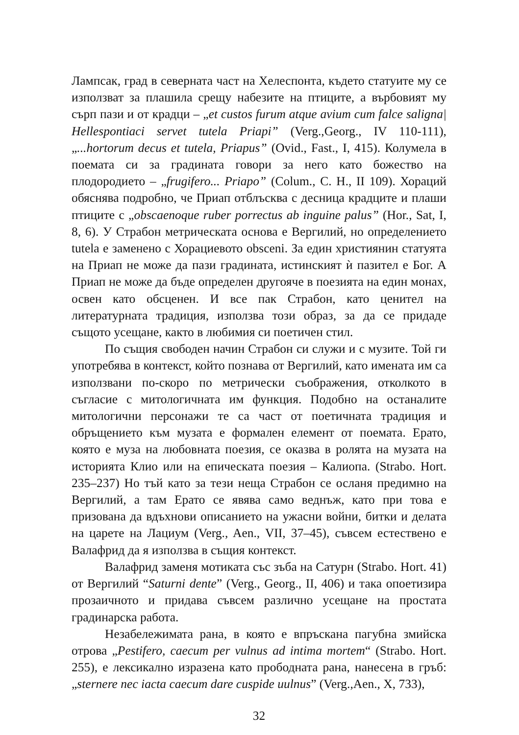Лампсак, град в северната част на Хелеспонта, където статуите му се използват за плашила срещу набезите на птиците, а върбовият му сърп пази и от крадци – „et custos furum atque avium cum falce saligna| Hellespontiaci servet tutela Priapi” (Verg.,Georg., IV 110-111), „...hortorum decus et tutela, Priapus” (Ovid., Fast., I, 415). Колумела в поемата си за градината говори за него като божество на плодородието – „frugifero... Priapo” (Colum., C. H., II 109). Хораций обяснява подробно, че Приап отблъсква с десница крадците и плаши птиците с „obscaenoque ruber porrectus ab inguine palus” (Hor., Sat, I, 8, 6). У Страбон метрическата основа е Вергилий, но определението tutela е заменено с Хорациевото obsceni. За един християнин статуята на Приап не може да пази градината, истинският ѝ пазител е Бог. А Приап не може да бъде определен другояче в поезията на един монах, освен като обсценен. И все пак Страбон, като ценител на литературната традиция, използва този образ, за да се придаде същото усещане, както в любимия си поетичен стил.
По същия свободен начин Страбон си служи и с музите. Той ги употребява в контекст, който познава от Вергилий, като имената им са използвани по-скоро по метрически съображения, отколкото в съгласие с митологичната им функция. Подобно на останалите митологични персонажи те са част от поетичната традиция и обръщението към музата е формален елемент от поемата. Ерато, която е муза на любовната поезия, се оказва в ролята на музата на историята Клио или на епическата поезия – Калиопа. (Strabo. Hort. 235–237) Но тъй като за тези неща Страбон се осланя предимно на Вергилий, а там Ерато се явява само веднъж, като при това е призована да вдъхнови описанието на ужасни войни, битки и делата на царете на Лациум (Verg., Aen., VII, 37–45), съвсем естествено е Валафрид да я използва в същия контекст.
Валафрид заменя мотиката със зъба на Сатурн (Strabo. Hort. 41) от Вергилий “Saturni dente” (Verg., Georg., II, 406) и така опоетизира прозаичното и придава съвсем различно усещане на простата градинарска работа.
Незабележимата рана, в която е впръскана пагубна змийска отрова „Pestifero, caecum per vulnus ad intima mortem“ (Strabo. Hort. 255), е лексикално изразена като прободната рана, нанесена в гръб: „sternere nec iacta caecum dare cuspide uulnus” (Verg.,Aen., X, 733),
32